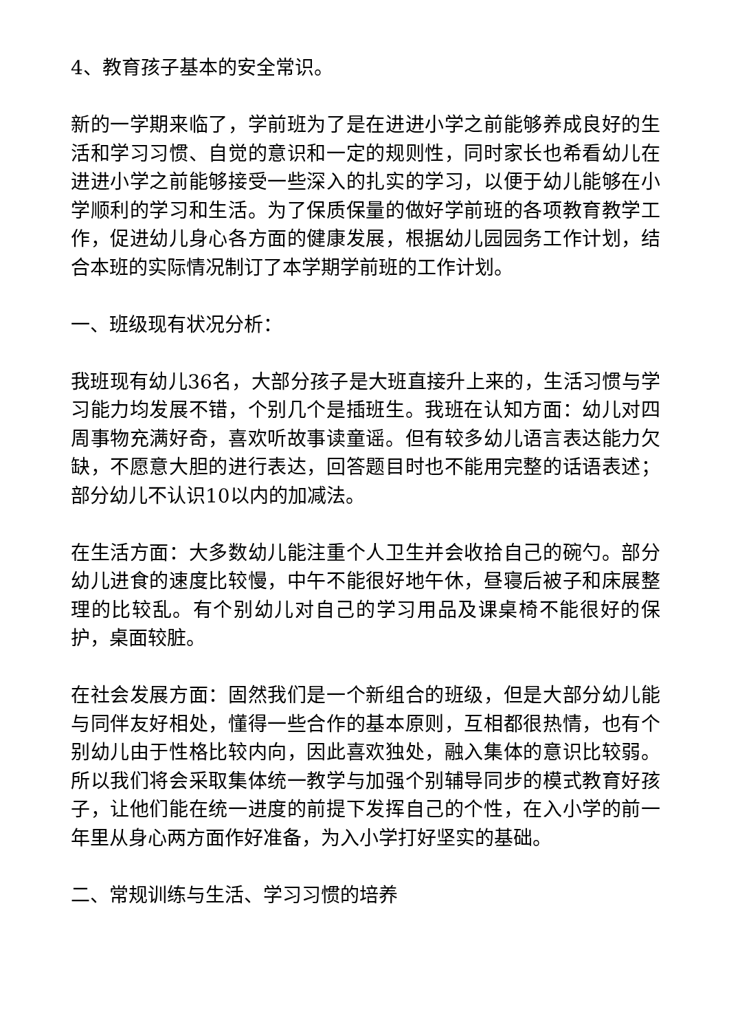4、教育孩子基本的安全常识。
新的一学期来临了，学前班为了是在进进小学之前能够养成良好的生活和学习习惯、自觉的意识和一定的规则性，同时家长也希看幼儿在进进小学之前能够接受一些深入的扎实的学习，以便于幼儿能够在小学顺利的学习和生活。为了保质保量的做好学前班的各项教育教学工作，促进幼儿身心各方面的健康发展，根据幼儿园园务工作计划，结合本班的实际情况制订了本学期学前班的工作计划。
一、班级现有状况分析：
我班现有幼儿36名，大部分孩子是大班直接升上来的，生活习惯与学习能力均发展不错，个别几个是插班生。我班在认知方面：幼儿对四周事物充满好奇，喜欢听故事读童谣。但有较多幼儿语言表达能力欠缺，不愿意大胆的进行表达，回答题目时也不能用完整的话语表述；部分幼儿不认识10以内的加减法。
在生活方面：大多数幼儿能注重个人卫生并会收拾自己的碗勺。部分幼儿进食的速度比较慢，中午不能很好地午休，昼寝后被子和床展整理的比较乱。有个别幼儿对自己的学习用品及课桌椅不能很好的保护，桌面较脏。
在社会发展方面：固然我们是一个新组合的班级，但是大部分幼儿能与同伴友好相处，懂得一些合作的基本原则，互相都很热情，也有个别幼儿由于性格比较内向，因此喜欢独处，融入集体的意识比较弱。所以我们将会采取集体统一教学与加强个别辅导同步的模式教育好孩子，让他们能在统一进度的前提下发挥自己的个性，在入小学的前一年里从身心两方面作好准备，为入小学打好坚实的基础。
二、常规训练与生活、学习习惯的培养